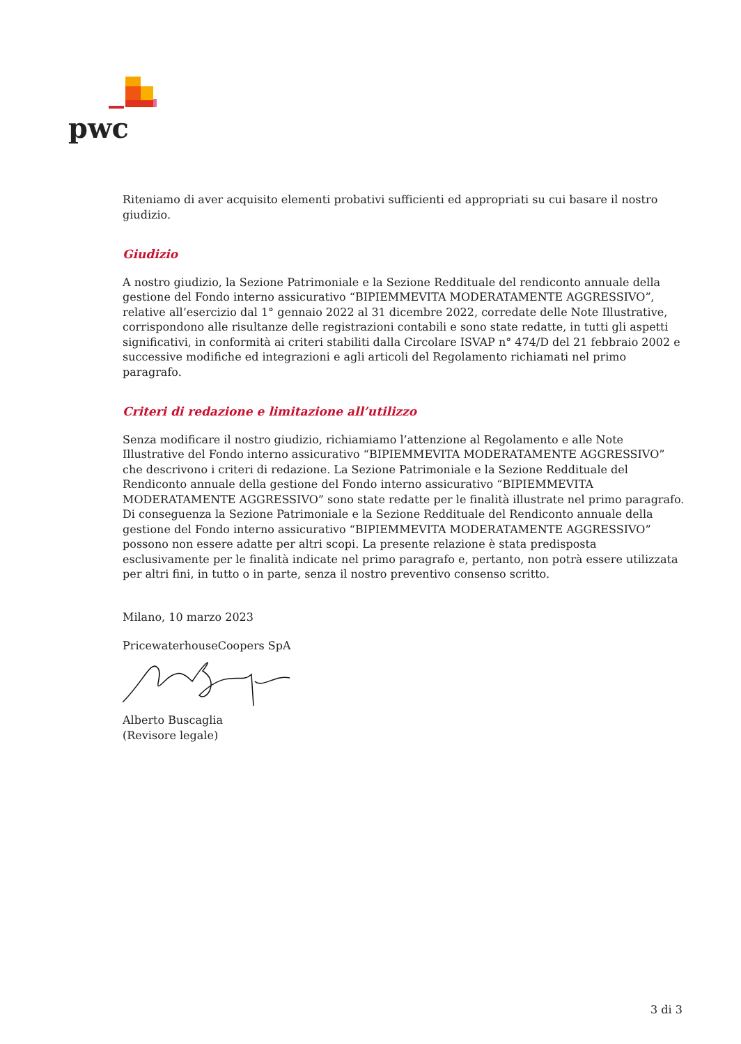pwc
Riteniamo di aver acquisito elementi probativi sufficienti ed appropriati su cui basare il nostro giudizio.
Giudizio
A nostro giudizio, la Sezione Patrimoniale e la Sezione Reddituale del rendiconto annuale della gestione del Fondo interno assicurativo “BIPIEMMEVITA MODERATAMENTE AGGRESSIVO”, relative all’esercizio dal 1° gennaio 2022 al 31 dicembre 2022, corredate delle Note Illustrative, corrispondono alle risultanze delle registrazioni contabili e sono state redatte, in tutti gli aspetti significativi, in conformità ai criteri stabiliti dalla Circolare ISVAP n° 474/D del 21 febbraio 2002 e successive modifiche ed integrazioni e agli articoli del Regolamento richiamati nel primo paragrafo.
Criteri di redazione e limitazione all’utilizzo
Senza modificare il nostro giudizio, richiamiamo l’attenzione al Regolamento e alle Note Illustrative del Fondo interno assicurativo “BIPIEMMEVITA MODERATAMENTE AGGRESSIVO” che descrivono i criteri di redazione. La Sezione Patrimoniale e la Sezione Reddituale del Rendiconto annuale della gestione del Fondo interno assicurativo “BIPIEMMEVITA MODERATAMENTE AGGRESSIVO” sono state redatte per le finalità illustrate nel primo paragrafo. Di conseguenza la Sezione Patrimoniale e la Sezione Reddituale del Rendiconto annuale della gestione del Fondo interno assicurativo “BIPIEMMEVITA MODERATAMENTE AGGRESSIVO” possono non essere adatte per altri scopi. La presente relazione è stata predisposta esclusivamente per le finalità indicate nel primo paragrafo e, pertanto, non potrà essere utilizzata per altri fini, in tutto o in parte, senza il nostro preventivo consenso scritto.
Milano, 10 marzo 2023
PricewaterhouseCoopers SpA
Alberto Buscaglia
(Revisore legale)
3 di 3